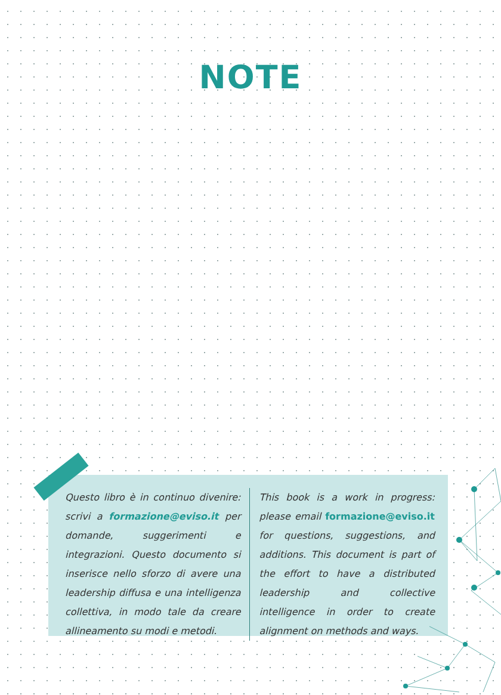NOTE
Questo libro è in continuo divenire: scrivi a formazione@eviso.it per domande, suggerimenti e integrazioni. Questo documento si inserisce nello sforzo di avere una leadership diffusa e una intelligenza collettiva, in modo tale da creare allineamento su modi e metodi.
This book is a work in progress: please email formazione@eviso.it for questions, suggestions, and additions. This document is part of the effort to have a distributed leadership and collective intelligence in order to create alignment on methods and ways.